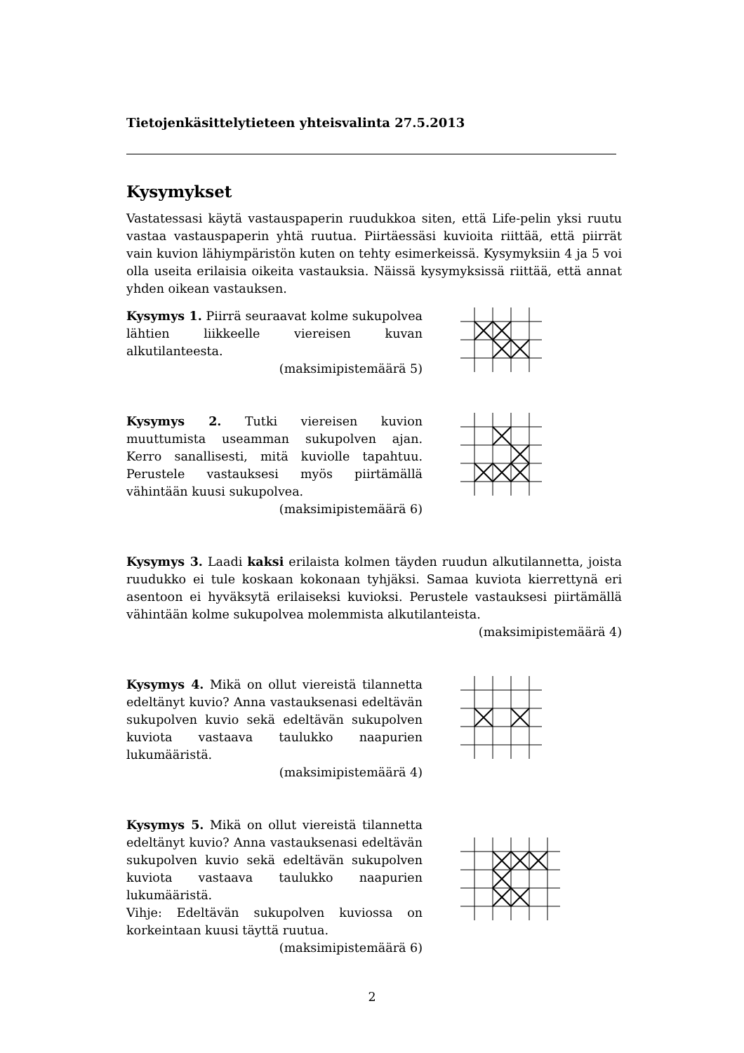Tietojenkäsittelytieteen yhteisvalinta 27.5.2013
Kysymykset
Vastatessasi käytä vastauspaperin ruudukkoa siten, että Life-pelin yksi ruutu vastaa vastauspaperin yhtä ruutua. Piirtäessäsi kuvioita riittää, että piirrät vain kuvion lähiympäristön kuten on tehty esimerkeissä. Kysymyksiin 4 ja 5 voi olla useita erilaisia oikeita vastauksia. Näissä kysymyksissä riittää, että annat yhden oikean vastauksen.
Kysymys 1. Piirrä seuraavat kolme sukupolvea lähtien liikkeelle viereisen kuvan alkutilanteesta.
(maksimipistemäärä 5)
Kysymys 2. Tutki viereisen kuvion muuttumista useamman sukupolven ajan. Kerro sanallisesti, mitä kuviolle tapahtuu. Perustele vastauksesi myös piirtämällä vähintään kuusi sukupolvea.
(maksimipistemäärä 6)
Kysymys 3. Laadi kaksi erilaista kolmen täyden ruudun alkutilannetta, joista ruudukko ei tule koskaan kokonaan tyhjäksi. Samaa kuviota kierrettynä eri asentoon ei hyväksytä erilaiseksi kuvioksi. Perustele vastauksesi piirtämällä vähintään kolme sukupolvea molemmista alkutilanteista.
(maksimipistemäärä 4)
Kysymys 4. Mikä on ollut viereistä tilannetta edeltänyt kuvio? Anna vastauksenasi edeltävän sukupolven kuvio sekä edeltävän sukupolven kuviota vastaava taulukko naapurien lukumääristä.
(maksimipistemäärä 4)
Kysymys 5. Mikä on ollut viereistä tilannetta edeltänyt kuvio? Anna vastauksenasi edeltävän sukupolven kuvio sekä edeltävän sukupolven kuviota vastaava taulukko naapurien lukumääristä.
Vihje: Edeltävän sukupolven kuviossa on korkeintaan kuusi täyttä ruutua.
(maksimipistemäärä 6)
2